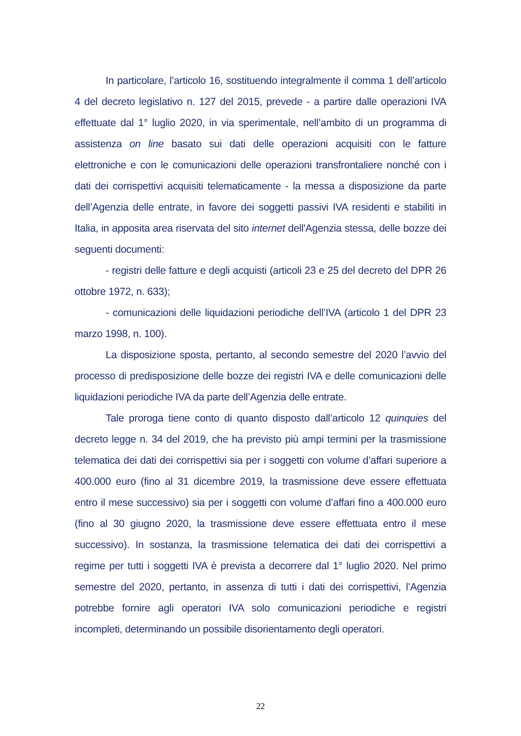In particolare, l’articolo 16, sostituendo integralmente il comma 1 dell’articolo 4 del decreto legislativo n. 127 del 2015, prevede - a partire dalle operazioni IVA effettuate dal 1° luglio 2020, in via sperimentale, nell’ambito di un programma di assistenza on line basato sui dati delle operazioni acquisiti con le fatture elettroniche e con le comunicazioni delle operazioni transfrontaliere nonché con i dati dei corrispettivi acquisiti telematicamente - la messa a disposizione da parte dell’Agenzia delle entrate, in favore dei soggetti passivi IVA residenti e stabiliti in Italia, in apposita area riservata del sito internet dell'Agenzia stessa, delle bozze dei seguenti documenti:
- registri delle fatture e degli acquisti (articoli 23 e 25 del decreto del DPR 26 ottobre 1972, n. 633);
- comunicazioni delle liquidazioni periodiche dell’IVA (articolo 1 del DPR 23 marzo 1998, n. 100).
La disposizione sposta, pertanto, al secondo semestre del 2020 l’avvio del processo di predisposizione delle bozze dei registri IVA e delle comunicazioni delle liquidazioni periodiche IVA da parte dell’Agenzia delle entrate.
Tale proroga tiene conto di quanto disposto dall’articolo 12 quinquies del decreto legge n. 34 del 2019, che ha previsto più ampi termini per la trasmissione telematica dei dati dei corrispettivi sia per i soggetti con volume d’affari superiore a 400.000 euro (fino al 31 dicembre 2019, la trasmissione deve essere effettuata entro il mese successivo) sia per i soggetti con volume d’affari fino a 400.000 euro (fino al 30 giugno 2020, la trasmissione deve essere effettuata entro il mese successivo). In sostanza, la trasmissione telematica dei dati dei corrispettivi a regime per tutti i soggetti IVA è prevista a decorrere dal 1° luglio 2020. Nel primo semestre del 2020, pertanto, in assenza di tutti i dati dei corrispettivi, l’Agenzia potrebbe fornire agli operatori IVA solo comunicazioni periodiche e registri incompleti, determinando un possibile disorientamento degli operatori.
22